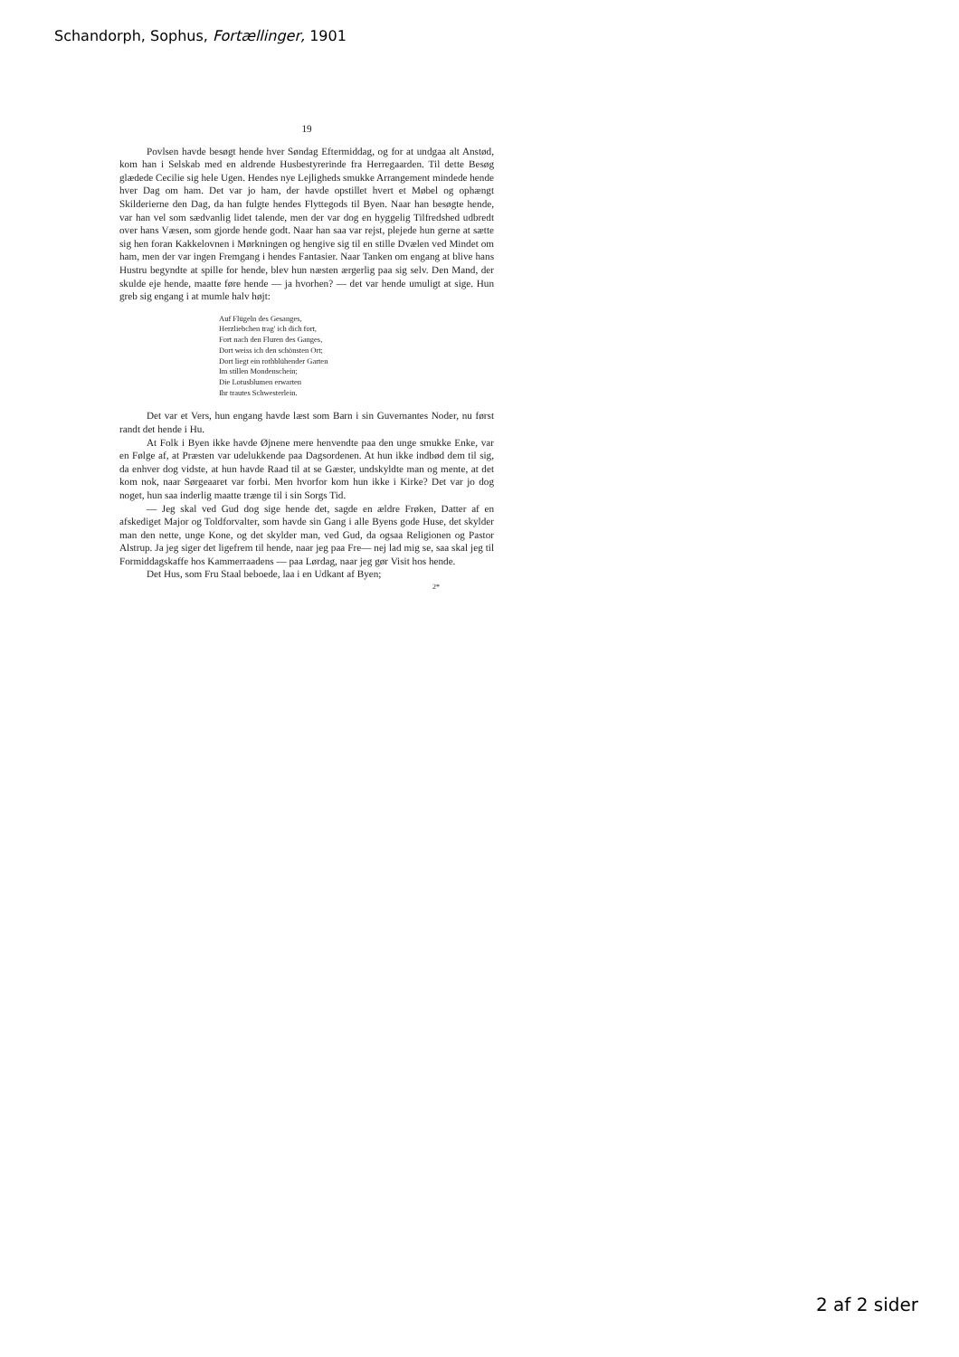Schandorph, Sophus, Fortællinger, 1901
19
Povlsen havde besøgt hende hver Søndag Eftermiddag, og for at undgaa alt Anstød, kom han i Selskab med en aldrende Husbestyrerinde fra Herregaarden. Til dette Besøg glædede Cecilie sig hele Ugen. Hendes nye Lejligheds smukke Arrangement mindede hende hver Dag om ham. Det var jo ham, der havde opstillet hvert et Møbel og ophængt Skilderierne den Dag, da han fulgte hendes Flyttegods til Byen. Naar han besøgte hende, var han vel som sædvanlig lidet talende, men der var dog en hyggelig Tilfredshed udbredt over hans Væsen, som gjorde hende godt. Naar han saa var rejst, plejede hun gerne at sætte sig hen foran Kakkelovnen i Mørkningen og hengive sig til en stille Dvælen ved Mindet om ham, men der var ingen Fremgang i hendes Fantasier. Naar Tanken om engang at blive hans Hustru begyndte at spille for hende, blev hun næsten ærgerlig paa sig selv. Den Mand, der skulde eje hende, maatte føre hende — ja hvorhen? — det var hende umuligt at sige. Hun greb sig engang i at mumle halv højt:
Auf Flügeln des Gesanges,
Herzliebchen trag' ich dich fort,
Fort nach den Fluren des Ganges,
Dort weiss ich den schönsten Ort;
Dort liegt ein rothblühender Garten
Im stillen Mondenschein;
Die Lotusblumen erwarten
Ihr trautes Schwesterlein.
Det var et Vers, hun engang havde læst som Barn i sin Guvernantes Noder, nu først randt det hende i Hu.
At Folk i Byen ikke havde Øjnene mere henvendte paa den unge smukke Enke, var en Følge af, at Præsten var udelukkende paa Dagsordenen. At hun ikke indbød dem til sig, da enhver dog vidste, at hun havde Raad til at se Gæster, undskyldte man og mente, at det kom nok, naar Sørgeaaret var forbi. Men hvorfor kom hun ikke i Kirke? Det var jo dog noget, hun saa inderlig maatte trænge til i sin Sorgs Tid.
— Jeg skal ved Gud dog sige hende det, sagde en ældre Frøken, Datter af en afskediget Major og Toldforvalter, som havde sin Gang i alle Byens gode Huse, det skylder man den nette, unge Kone, og det skylder man, ved Gud, da ogsaa Religionen og Pastor Alstrup. Ja jeg siger det ligefrem til hende, naar jeg paa Fre— nej lad mig se, saa skal jeg til Formiddagskaffe hos Kammerraadens — paa Lørdag, naar jeg gør Visit hos hende.
Det Hus, som Fru Staal beboede, laa i en Udkant af Byen;
2*
2 af 2 sider